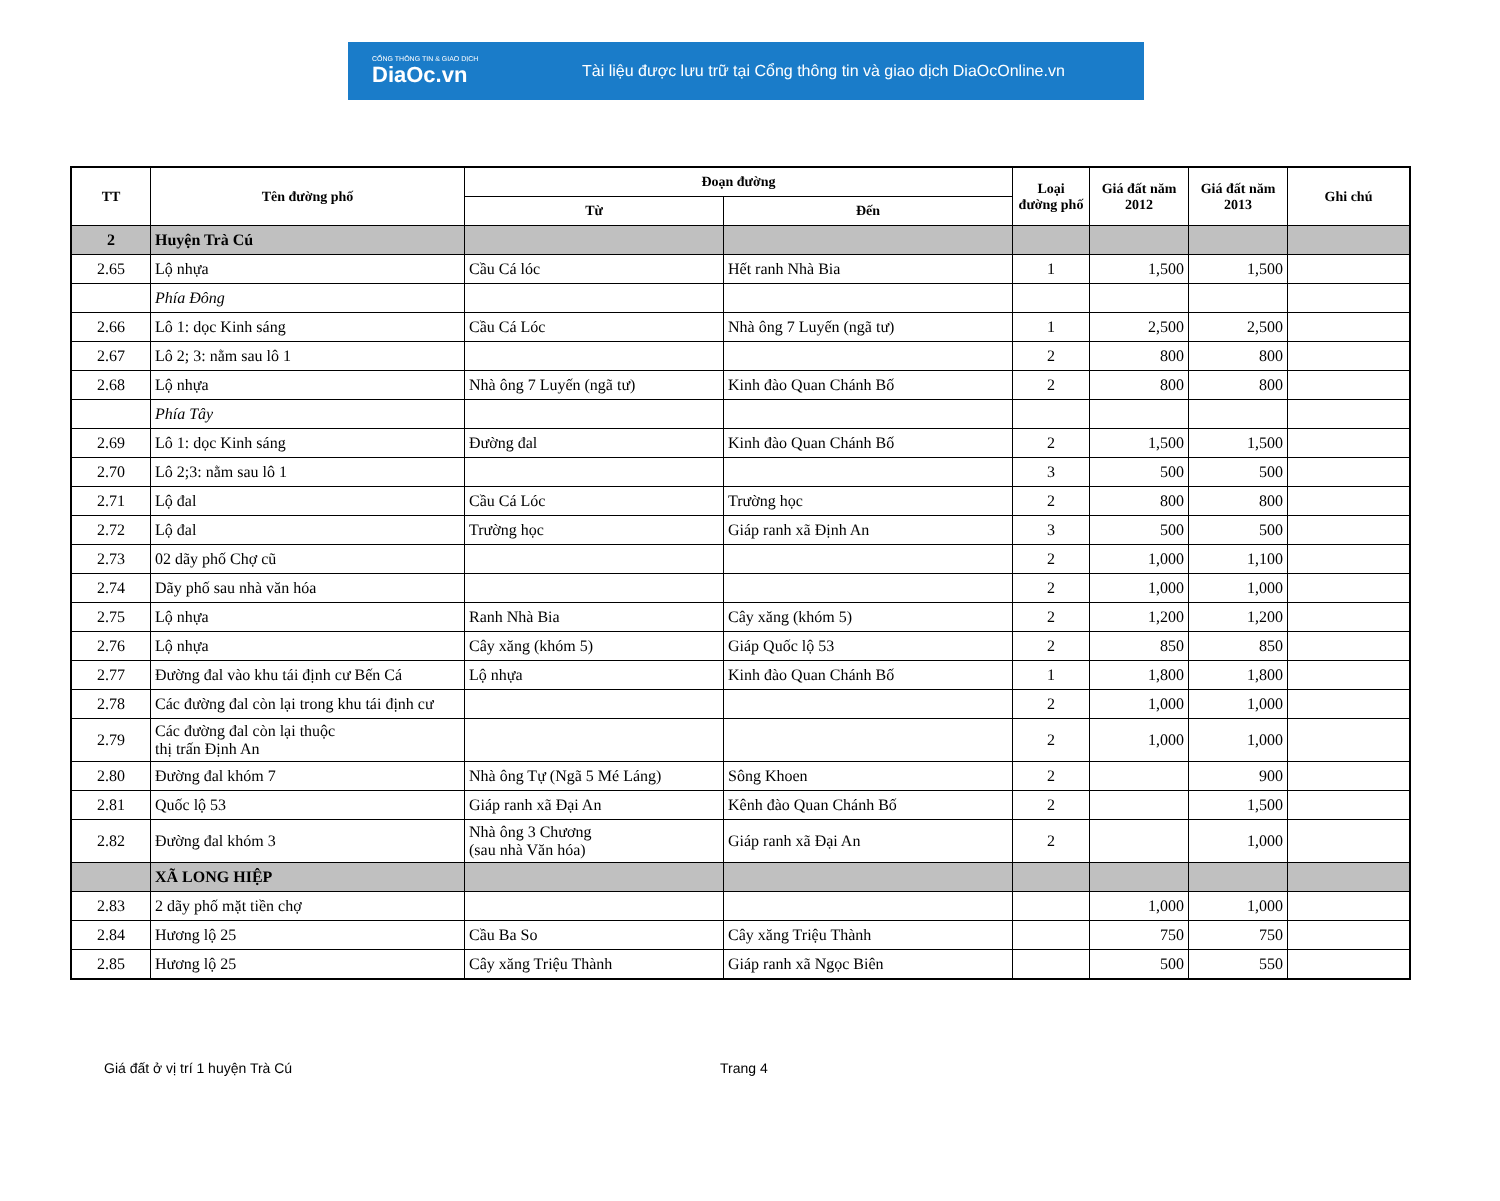CỔNG THÔNG TIN & GIAO DỊCH
DiaOc.vn
Tài liệu được lưu trữ tại Cổng thông tin và giao dịch DiaOcOnline.vn
| TT | Tên đường phố | Đoạn đường | | Loại đường phố | Giá đất năm 2012 | Giá đất năm 2013 | Ghi chú |
| --- | --- | --- | --- | --- | --- | --- | --- |
| | | Từ | Đến | | | | |
| 2 | Huyện Trà Cú | | | | | | |
| 2.65 | Lộ nhựa | Cầu Cá lóc | Hết ranh Nhà Bia | 1 | 1,500 | 1,500 | |
| | Phía Đông | | | | | | |
| 2.66 | Lô 1: dọc Kinh sáng | Cầu Cá Lóc | Nhà ông 7 Luyến (ngã tư) | 1 | 2,500 | 2,500 | |
| 2.67 | Lô 2; 3: nằm sau lô 1 | | | 2 | 800 | 800 | |
| 2.68 | Lộ nhựa | Nhà ông 7 Luyến (ngã tư) | Kinh đào Quan Chánh Bố | 2 | 800 | 800 | |
| | Phía Tây | | | | | | |
| 2.69 | Lô 1: dọc Kinh sáng | Đường đal | Kinh đào Quan Chánh Bố | 2 | 1,500 | 1,500 | |
| 2.70 | Lô 2;3: nằm sau lô 1 | | | 3 | 500 | 500 | |
| 2.71 | Lộ đal | Cầu Cá Lóc | Trường học | 2 | 800 | 800 | |
| 2.72 | Lộ đal | Trường học | Giáp ranh xã Định An | 3 | 500 | 500 | |
| 2.73 | 02 dãy phố Chợ cũ | | | 2 | 1,000 | 1,100 | |
| 2.74 | Dãy phố sau nhà văn hóa | | | 2 | 1,000 | 1,000 | |
| 2.75 | Lộ nhựa | Ranh Nhà Bia | Cây xăng (khóm 5) | 2 | 1,200 | 1,200 | |
| 2.76 | Lộ nhựa | Cây xăng (khóm 5) | Giáp Quốc lộ 53 | 2 | 850 | 850 | |
| 2.77 | Đường đal vào khu tái định cư Bến Cá | Lộ nhựa | Kinh đào Quan Chánh Bố | 1 | 1,800 | 1,800 | |
| 2.78 | Các đường đal còn lại trong khu tái định cư | | | 2 | 1,000 | 1,000 | |
| 2.79 | Các đường đal còn lại thuộc thị trấn Định An | | | 2 | 1,000 | 1,000 | |
| 2.80 | Đường đal khóm 7 | Nhà ông Tự (Ngã 5 Mé Láng) | Sông Khoen | 2 | | 900 | |
| 2.81 | Quốc lộ 53 | Giáp ranh xã Đại An | Kênh đào Quan Chánh Bố | 2 | | 1,500 | |
| 2.82 | Đường đal khóm 3 | Nhà ông 3 Chương (sau nhà Văn hóa) | Giáp ranh xã Đại An | 2 | | 1,000 | |
| | XÃ LONG HIỆP | | | | | | |
| 2.83 | 2 dãy phố mặt tiền chợ | | | | 1,000 | 1,000 | |
| 2.84 | Hương lộ 25 | Cầu Ba So | Cây xăng Triệu Thành | | 750 | 750 | |
| 2.85 | Hương lộ 25 | Cây xăng Triệu Thành | Giáp ranh xã Ngọc Biên | | 500 | 550 | |
Giá đất ở vị trí 1 huyện Trà Cú Trang 4